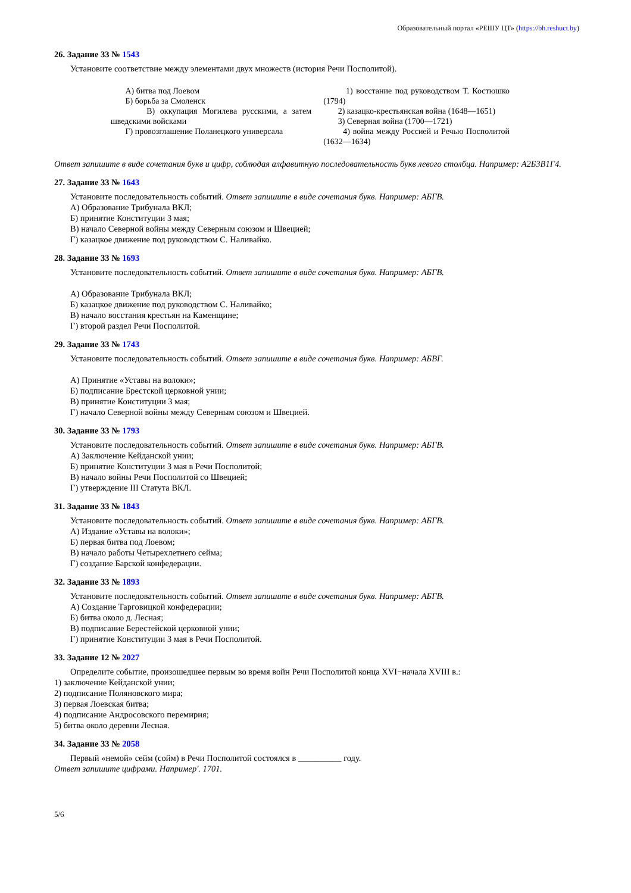Образовательный портал «РЕШУ ЦТ» (https://bh.reshuct.by)
26. Задание 33 № 1543
Установите соответствие между элементами двух множеств (история Речи Посполитой).
| А) битва под Лоевом Б) борьба за Смоленск В) оккупация Могилева русскими, а затем шведскими войсками Г) провозглашение Поланецкого универсала | 1) восстание под руководством Т. Костюшко (1794) 2) казацко-крестьянская война (1648—1651) 3) Северная война (1700—1721) 4) война между Россией и Речью Посполитой (1632—1634) |
Ответ запишите в виде сочетания букв и цифр, соблюдая алфавитную последовательность букв левого столбца. Например: А2Б3В1Г4.
27. Задание 33 № 1643
Установите последовательность событий. Ответ запишите в виде сочетания букв. Например: АБГВ.
А) Образование Трибунала ВКЛ;
Б) принятие Конституции 3 мая;
В) начало Северной войны между Северным союзом и Швецией;
Г) казацкое движение под руководством С. Наливайко.
28. Задание 33 № 1693
Установите последовательность событий. Ответ запишите в виде сочетания букв. Например: АБГВ.
А) Образование Трибунала ВКЛ;
Б) казацкое движение под руководством С. Наливайко;
В) начало восстания крестьян на Каменщине;
Г) второй раздел Речи Посполитой.
29. Задание 33 № 1743
Установите последовательность событий. Ответ запишите в виде сочетания букв. Например: АБВГ.
А) Принятие «Уставы на волоки»;
Б) подписание Брестской церковной унии;
В) принятие Конституции 3 мая;
Г) начало Северной войны между Северным союзом и Швецией.
30. Задание 33 № 1793
Установите последовательность событий. Ответ запишите в виде сочетания букв. Например: АБГВ.
А) Заключение Кейданской унии;
Б) принятие Конституции 3 мая в Речи Посполитой;
В) начало войны Речи Посполитой со Швецией;
Г) утверждение III Статута ВКЛ.
31. Задание 33 № 1843
Установите последовательность событий. Ответ запишите в виде сочетания букв. Например: АБГВ.
А) Издание «Уставы на волоки»;
Б) первая битва под Лоевом;
В) начало работы Четырехлетнего сейма;
Г) создание Барской конфедерации.
32. Задание 33 № 1893
Установите последовательность событий. Ответ запишите в виде сочетания букв. Например: АБГВ.
А) Создание Тарговицкой конфедерации;
Б) битва около д. Лесная;
В) подписание Берестейской церковной унии;
Г) принятие Конституции 3 мая в Речи Посполитой.
33. Задание 12 № 2027
Определите событие, произошедшее первым во время войн Речи Посполитой конца XVI−начала XVIII в.:
1) заключение Кейданской унии;
2) подписание Поляновского мира;
3) первая Лоевская битва;
4) подписание Андросовского перемирия;
5) битва около деревни Лесная.
34. Задание 33 № 2058
Первый «немой» сейм (сойм) в Речи Посполитой состоялся в __________ году.
Ответ запишите цифрами. Например'. 1701.
5/6